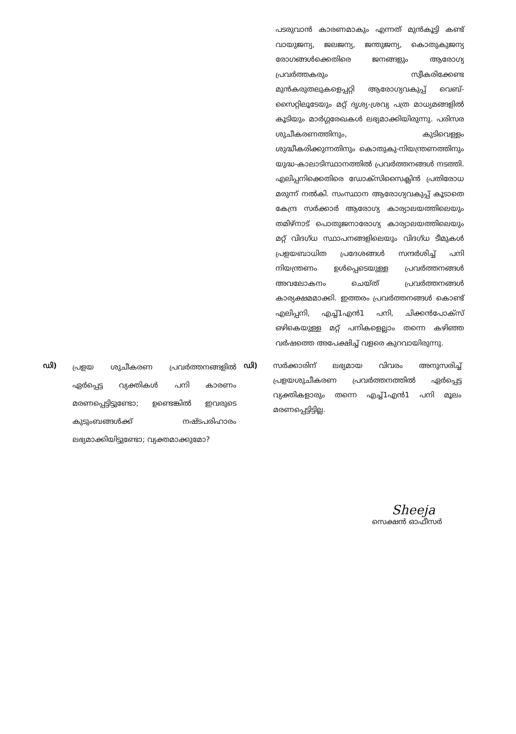പടരുവാൻ കാരണമാകും എന്നത് മുൻകൂട്ടി കണ്ട് വായുജന്യ, ജലജന്യ, ജന്തുജന്യ, കൊതുകുജന്യ രോഗങ്ങൾക്കെതിരെ ജനങ്ങളും ആരോഗ്യ പ്രവർത്തകരും സ്വീകരിക്കേണ്ട മുൻകരുതലുകളെപ്പറ്റി ആരോഗ്യവകുപ്പ് വെബ്-സൈറ്റിലൂടേയും മറ്റ് ദൃശ്യ-ശ്രവ്യ പത്ര മാധ്യമങ്ങളിൽ കൂടിയും മാർഗ്ഗരേഖകൾ ലഭ്യമാക്കിയിരുന്നു. പരിസര ശുചീകരണത്തിനും, കുടിവെള്ളം ശുദ്ധീകരിക്കുന്നതിനും കൊതുകു-നിയന്ത്രണത്തിനും യുദ്ധ-കാലാടിസ്ഥാനത്തിൽ പ്രവർത്തനങ്ങൾ നടത്തി. എലിപ്പനിക്കെതിരെ ഡോക്സിസൈക്ലിൻ പ്രതിരോധ മരുന്ന് നൽകി. സംസ്ഥാന ആരോഗ്യവകുപ്പ് കൂടാതെ കേന്ദ്ര സർക്കാർ ആരോഗ്യ കാര്യാലയത്തിലെയും തമിഴ്നാട് പൊതുജനാരോഗ്യ കാര്യാലയത്തിലെയും മറ്റ് വിദഗ്ധ സ്ഥാപനങ്ങളിലെയും വിദഗ്ധ ടീമുകൾ പ്രളയബാധിത പ്രദേശങ്ങൾ സന്ദർശിച്ച് പനി നിയന്ത്രണം ഉൾപ്പെടെയുള്ള പ്രവർത്തനങ്ങൾ അവലോകനം ചെയ്ത് പ്രവർത്തനങ്ങൾ കാര്യക്ഷമമാക്കി. ഇത്തരം പ്രവർത്തനങ്ങൾ കൊണ്ട് എലിപ്പനി, എച്ച്1എൻ1 പനി, ചിക്കൻപോക്സ് ഒഴികെയുള്ള മറ്റ് പനികളെല്ലാം തന്നെ കഴിഞ്ഞ വർഷത്തെ അപേക്ഷിച്ച് വളരെ കുറവായിരുന്നു.
ഡി)
പ്രളയ ശുചീകരണ പ്രവർത്തനങ്ങളിൽ ഏർപ്പെട്ട വ്യക്തികൾ പനി കാരണം മരണപ്പെട്ടിട്ടുണ്ടോ; ഉണ്ടെങ്കിൽ ഇവരുടെ കുടുംബങ്ങൾക്ക് നഷ്ടപരിഹാരം ലഭ്യമാക്കിയിട്ടുണ്ടോ; വ്യക്തമാക്കുമോ?
ഡി) സർക്കാരിന് ലഭ്യമായ വിവരം അനുസരിച്ച് പ്രളയശുചീകരണ പ്രവർത്തനത്തിൽ ഏർപ്പെട്ട വ്യക്തികളാരും തന്നെ എച്ച്1എൻ1 പനി മൂലം മരണപ്പെട്ടിട്ടില്ല.
Sheeja
സെക്ഷൻ ഓഫീസർ